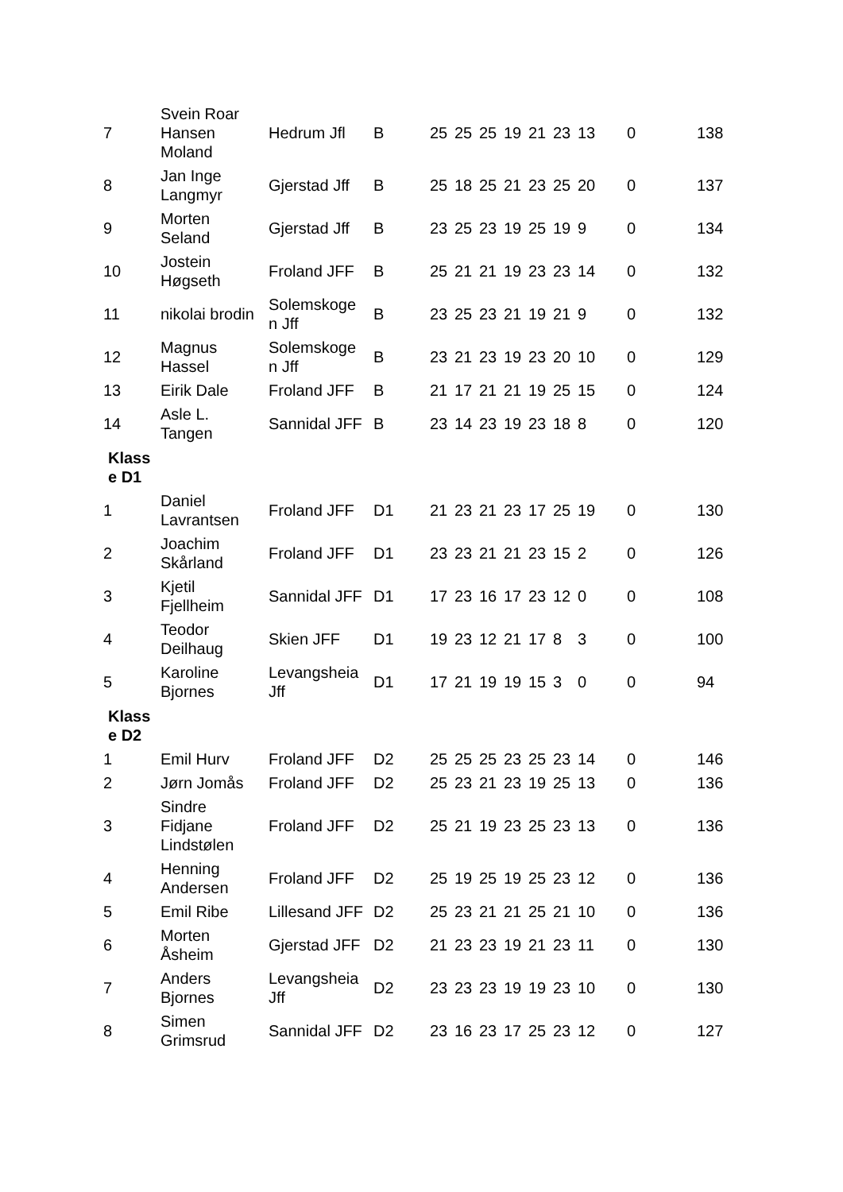| 7 | Svein Roar Hansen Moland | Hedrum Jfl | B | 25 | 25 | 25 | 19 | 21 | 23 | 13 | 0 | 138 |
| 8 | Jan Inge Langmyr | Gjerstad Jff | B | 25 | 18 | 25 | 21 | 23 | 25 | 20 | 0 | 137 |
| 9 | Morten Seland | Gjerstad Jff | B | 23 | 25 | 23 | 19 | 25 | 19 | 9 | 0 | 134 |
| 10 | Jostein Høgseth | Froland JFF | B | 25 | 21 | 21 | 19 | 23 | 23 | 14 | 0 | 132 |
| 11 | nikolai brodin | Solemskoge n Jff | B | 23 | 25 | 23 | 21 | 19 | 21 | 9 | 0 | 132 |
| 12 | Magnus Hassel | Solemskoge n Jff | B | 23 | 21 | 23 | 19 | 23 | 20 | 10 | 0 | 129 |
| 13 | Eirik Dale | Froland JFF | B | 21 | 17 | 21 | 21 | 19 | 25 | 15 | 0 | 124 |
| 14 | Asle L. Tangen | Sannidal JFF | B | 23 | 14 | 23 | 19 | 23 | 18 | 8 | 0 | 120 |
| Klass e D1 | | | | | | | | | | | | |
| 1 | Daniel Lavrantsen | Froland JFF | D1 | 21 | 23 | 21 | 23 | 17 | 25 | 19 | 0 | 130 |
| 2 | Joachim Skårland | Froland JFF | D1 | 23 | 23 | 21 | 21 | 23 | 15 | 2 | 0 | 126 |
| 3 | Kjetil Fjellheim | Sannidal JFF | D1 | 17 | 23 | 16 | 17 | 23 | 12 | 0 | 0 | 108 |
| 4 | Teodor Deilhaug | Skien JFF | D1 | 19 | 23 | 12 | 21 | 17 | 8 | 3 | 0 | 100 |
| 5 | Karoline Bjornes | Levangsheia Jff | D1 | 17 | 21 | 19 | 19 | 15 | 3 | 0 | 0 | 94 |
| Klass e D2 | | | | | | | | | | | | |
| 1 | Emil Hurv | Froland JFF | D2 | 25 | 25 | 25 | 23 | 25 | 23 | 14 | 0 | 146 |
| 2 | Jørn Jomås | Froland JFF | D2 | 25 | 23 | 21 | 23 | 19 | 25 | 13 | 0 | 136 |
| 3 | Sindre Fidjane Lindstølen | Froland JFF | D2 | 25 | 21 | 19 | 23 | 25 | 23 | 13 | 0 | 136 |
| 4 | Henning Andersen | Froland JFF | D2 | 25 | 19 | 25 | 19 | 25 | 23 | 12 | 0 | 136 |
| 5 | Emil Ribe | Lillesand JFF | D2 | 25 | 23 | 21 | 21 | 25 | 21 | 10 | 0 | 136 |
| 6 | Morten Åsheim | Gjerstad JFF | D2 | 21 | 23 | 23 | 19 | 21 | 23 | 11 | 0 | 130 |
| 7 | Anders Bjornes | Levangsheia Jff | D2 | 23 | 23 | 23 | 19 | 19 | 23 | 10 | 0 | 130 |
| 8 | Simen Grimsrud | Sannidal JFF | D2 | 23 | 16 | 23 | 17 | 25 | 23 | 12 | 0 | 127 |